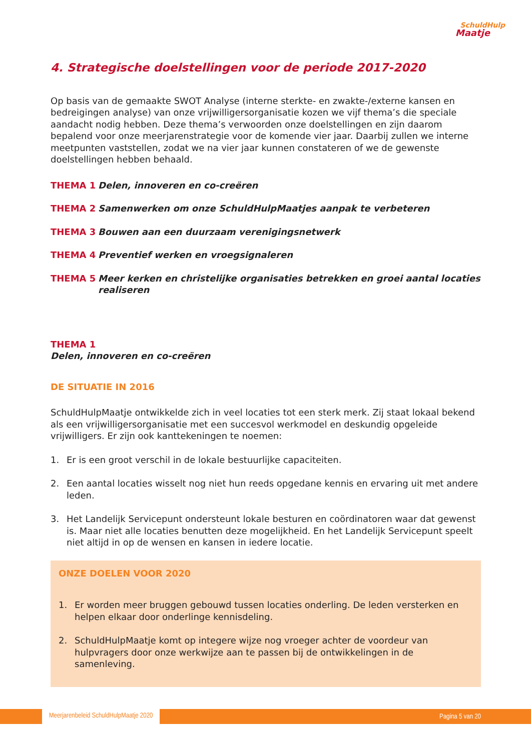SchuldHulp
Maatje
4. Strategische doelstellingen voor de periode 2017-2020
Op basis van de gemaakte SWOT Analyse (interne sterkte- en zwakte-/externe kansen en bedreigingen analyse) van onze vrijwilligersorganisatie kozen we vijf thema’s die speciale aandacht nodig hebben. Deze thema’s verwoorden onze doelstellingen en zijn daarom bepalend voor onze meerjarenstrategie voor de komende vier jaar. Daarbij zullen we interne meetpunten vaststellen, zodat we na vier jaar kunnen constateren of we de gewenste doelstellingen hebben behaald.
THEMA 1 Delen, innoveren en co-creëren
THEMA 2 Samenwerken om onze SchuldHulpMaatjes aanpak te verbeteren
THEMA 3 Bouwen aan een duurzaam verenigingsnetwerk
THEMA 4 Preventief werken en vroegsignaleren
THEMA 5 Meer kerken en christelijke organisaties betrekken en groei aantal locaties realiseren
THEMA 1
Delen, innoveren en co-creëren
DE SITUATIE IN 2016
SchuldHulpMaatje ontwikkelde zich in veel locaties tot een sterk merk. Zij staat lokaal bekend als een vrijwilligersorganisatie met een succesvol werkmodel en deskundig opgeleide vrijwilligers. Er zijn ook kanttekeningen te noemen:
1. Er is een groot verschil in de lokale bestuurlijke capaciteiten.
2. Een aantal locaties wisselt nog niet hun reeds opgedane kennis en ervaring uit met andere leden.
3. Het Landelijk Servicepunt ondersteunt lokale besturen en coördinatoren waar dat gewenst is. Maar niet alle locaties benutten deze mogelijkheid. En het Landelijk Servicepunt speelt niet altijd in op de wensen en kansen in iedere locatie.
ONZE DOELEN VOOR 2020
1. Er worden meer bruggen gebouwd tussen locaties onderling. De leden versterken en helpen elkaar door onderlinge kennisdeling.
2. SchuldHulpMaatje komt op integere wijze nog vroeger achter de voordeur van hulpvragers door onze werkwijze aan te passen bij de ontwikkelingen in de samenleving.
Meerjarenbeleid SchuldHulpMaatje 2020 Pagina 5 van 20